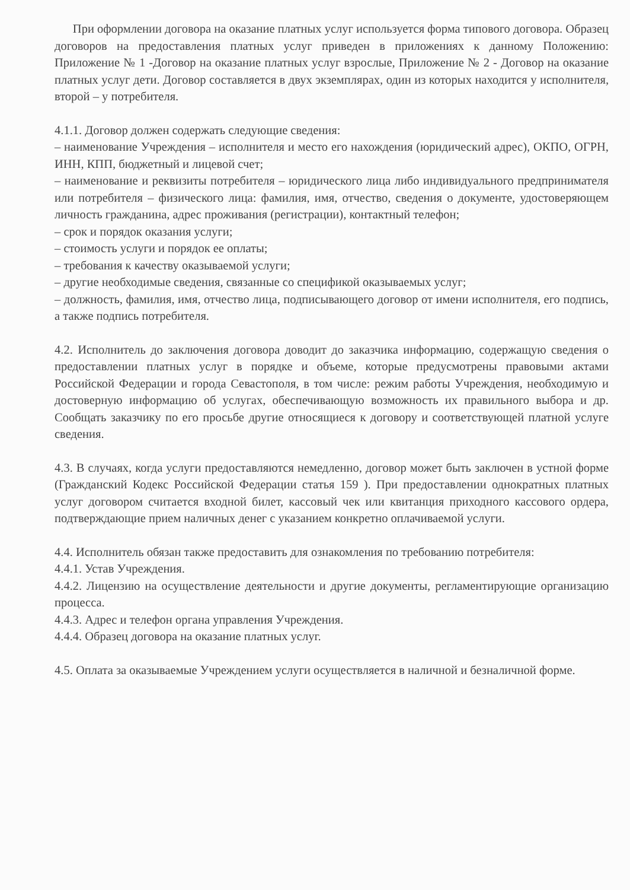При оформлении договора на оказание платных услуг используется форма типового договора. Образец договоров на предоставления платных услуг приведен в приложениях к данному Положению: Приложение № 1 -Договор на оказание платных услуг взрослые, Приложение № 2 - Договор на оказание платных услуг дети. Договор составляется в двух экземплярах, один из которых находится у исполнителя, второй – у потребителя.
4.1.1. Договор должен содержать следующие сведения:
– наименование Учреждения – исполнителя и место его нахождения (юридический адрес), ОКПО, ОГРН, ИНН, КПП, бюджетный и лицевой счет;
– наименование и реквизиты потребителя – юридического лица либо индивидуального предпринимателя или потребителя – физического лица: фамилия, имя, отчество, сведения о документе, удостоверяющем личность гражданина, адрес проживания (регистрации), контактный телефон;
– срок и порядок оказания услуги;
– стоимость услуги и порядок ее оплаты;
– требования к качеству оказываемой услуги;
– другие необходимые сведения, связанные со спецификой оказываемых услуг;
– должность, фамилия, имя, отчество лица, подписывающего договор от имени исполнителя, его подпись, а также подпись потребителя.
4.2. Исполнитель до заключения договора доводит до заказчика информацию, содержащую сведения о предоставлении платных услуг в порядке и объеме, которые предусмотрены правовыми актами Российской Федерации и города Севастополя, в том числе: режим работы Учреждения, необходимую и достоверную информацию об услугах, обеспечивающую возможность их правильного выбора и др. Сообщать заказчику по его просьбе другие относящиеся к договору и соответствующей платной услуге сведения.
4.3. В случаях, когда услуги предоставляются немедленно, договор может быть заключен в устной форме (Гражданский Кодекс Российской Федерации статья 159 ). При предоставлении однократных платных услуг договором считается входной билет, кассовый чек или квитанция приходного кассового ордера, подтверждающие прием наличных денег с указанием конкретно оплачиваемой услуги.
4.4. Исполнитель обязан также предоставить для ознакомления по требованию потребителя:
4.4.1. Устав Учреждения.
4.4.2. Лицензию на осуществление деятельности и другие документы, регламентирующие организацию процесса.
4.4.3. Адрес и телефон органа управления Учреждения.
4.4.4. Образец договора на оказание платных услуг.
4.5. Оплата за оказываемые Учреждением услуги осуществляется в наличной и безналичной форме.